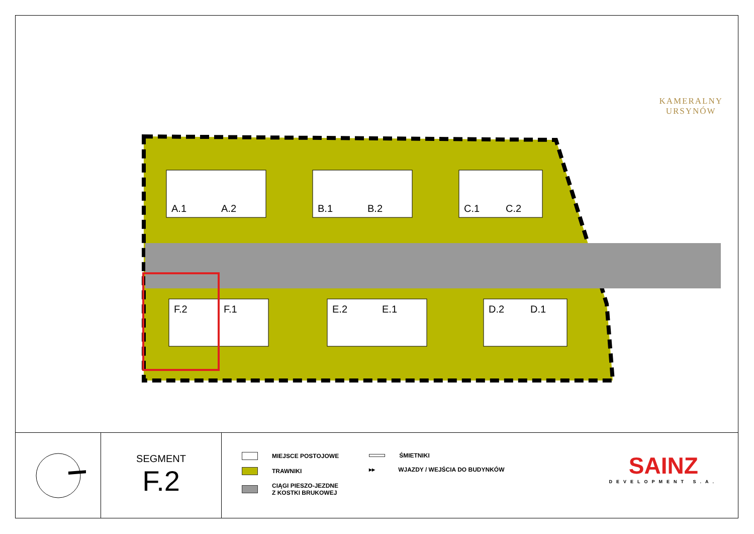KAMERALNY
URSYNÓW
A.1
A.2
B.1
B.2
C.1
C.2
F.2
F.1
E.2
E.1
D.2
D.1
SEGMENT
F.2
MIEJSCE POSTOJOWE
TRAWNIKI
CIĄGI PIESZO-JEZDNE
Z KOSTKI BRUKOWEJ
ŚMIETNIKI
▸▸ WJAZDY / WEJŚCIA DO BUDYNKÓW
SAINZ
DEVELOPMENT S.A.